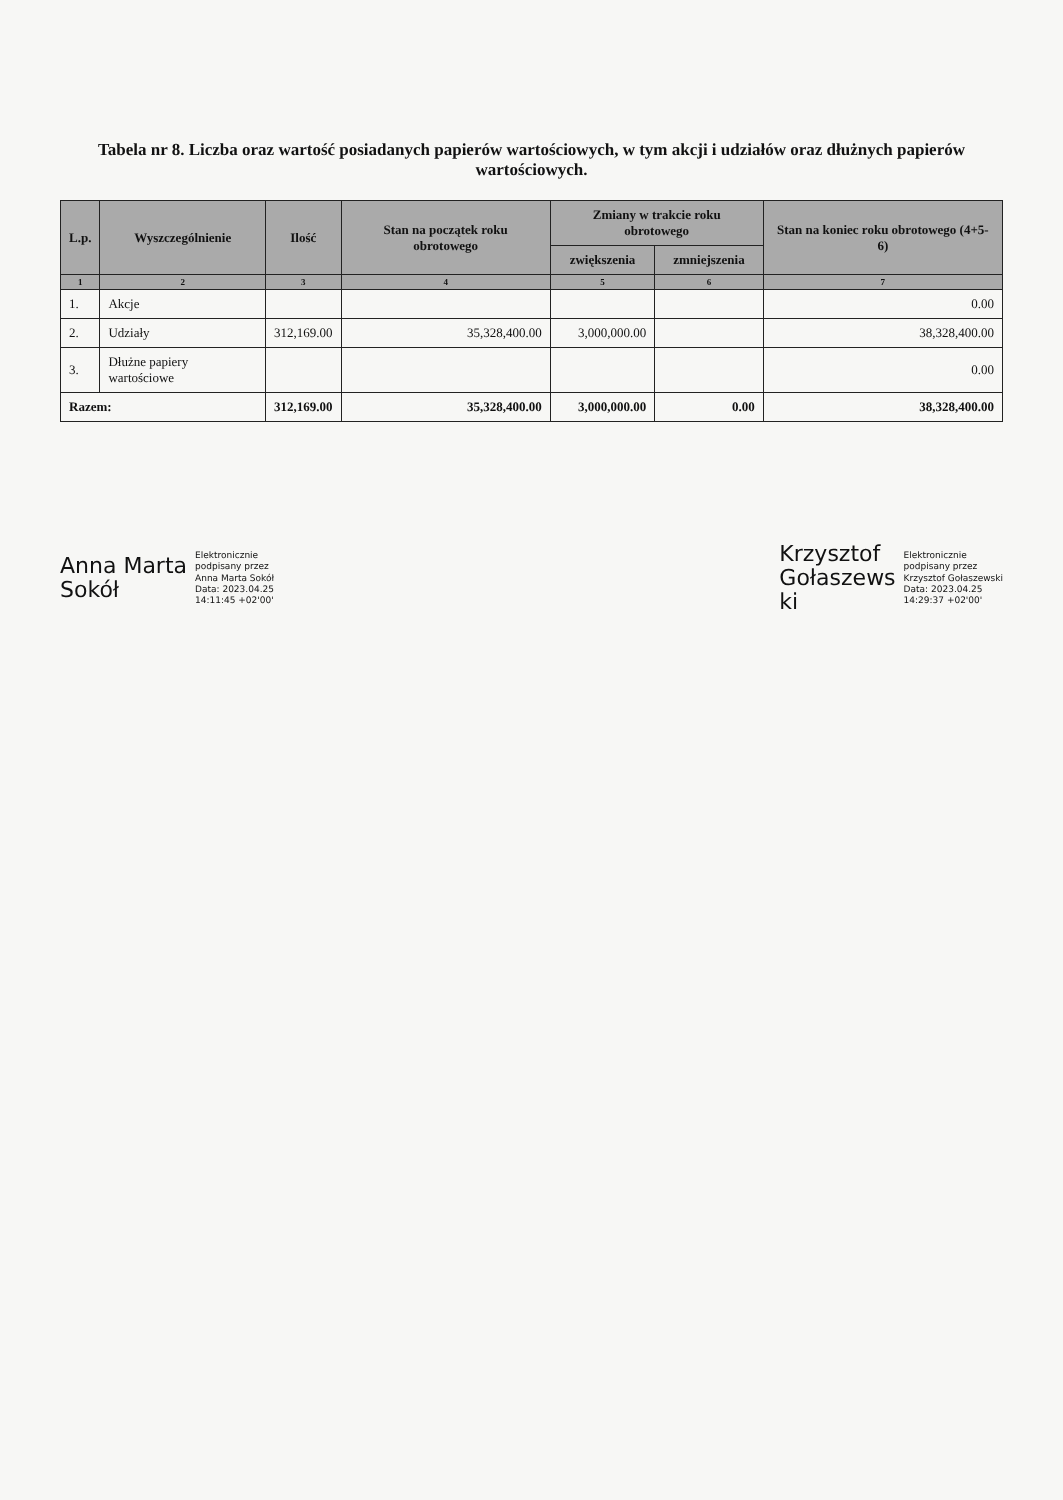Tabela nr 8. Liczba oraz wartość posiadanych papierów wartościowych, w tym akcji i udziałów oraz dłużnych papierów wartościowych.
| L.p. | Wyszczególnienie | Ilość | Stan na początek roku obrotowego | Zmiany w trakcie roku obrotowego | | Stan na koniec roku obrotowego (4+5-6) |
| --- | --- | --- | --- | --- | --- | --- |
| | | | | zwiększenia | zmniejszenia | |
| 1 | 2 | 3 | 4 | 5 | 6 | 7 |
| 1. | Akcje | | | | | 0.00 |
| 2. | Udziały | 312,169.00 | 35,328,400.00 | 3,000,000.00 | | 38,328,400.00 |
| 3. | Dłużne papiery wartościowe | | | | | 0.00 |
| Razem: | | 312,169.00 | 35,328,400.00 | 3,000,000.00 | 0.00 | 38,328,400.00 |
Anna Marta
Sokół
Elektronicznie
podpisany przez
Anna Marta Sokół
Data: 2023.04.25
14:11:45 +02'00'
Krzysztof
Gołaszews
ki
Elektronicznie
podpisany przez
Krzysztof Gołaszewski
Data: 2023.04.25
14:29:37 +02'00'